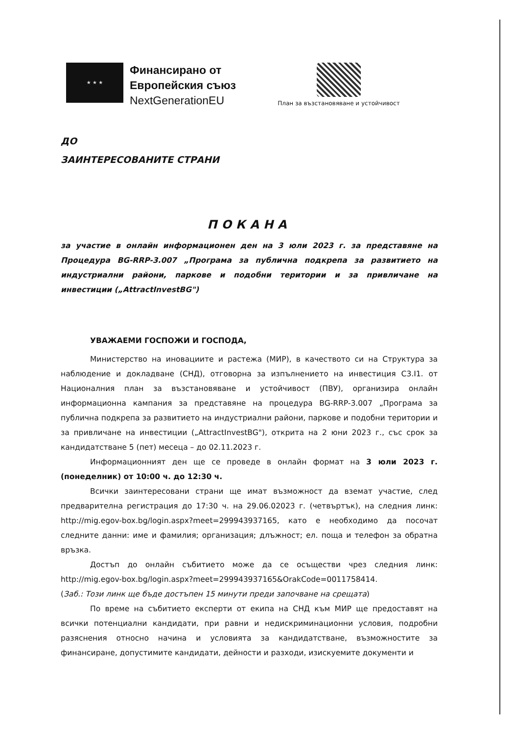★ ★ ★
Финансирано от
Европейския съюз
NextGenerationEU
План за възстановяване и устойчивост
ДО
ЗАИНТЕРЕСОВАНИТЕ СТРАНИ
ПОКАНА
за участие в онлайн информационен ден на 3 юли 2023 г. за представяне на Процедура BG-RRP-3.007 „Програма за публична подкрепа за развитието на индустриални райони, паркове и подобни територии и за привличане на инвестиции („AttractInvestBG")
УВАЖАЕМИ ГОСПОЖИ И ГОСПОДА,
Министерство на иновациите и растежа (МИР), в качеството си на Структура за наблюдение и докладване (СНД), отговорна за изпълнението на инвестиция С3.I1. от Националния план за възстановяване и устойчивост (ПВУ), организира онлайн информационна кампания за представяне на процедура BG-RRP-3.007 „Програма за публична подкрепа за развитието на индустриални райони, паркове и подобни територии и за привличане на инвестиции („AttractInvestBG"), открита на 2 юни 2023 г., със срок за кандидатстване 5 (пет) месеца – до 02.11.2023 г.
Информационният ден ще се проведе в онлайн формат на 3 юли 2023 г. (понеделник) от 10:00 ч. до 12:30 ч.
Всички заинтересовани страни ще имат възможност да вземат участие, след предварителна регистрация до 17:30 ч. на 29.06.02023 г. (четвъртък), на следния линк: http://mig.egov-box.bg/login.aspx?meet=299943937165, като е необходимо да посочат следните данни: име и фамилия; организация; длъжност; ел. поща и телефон за обратна връзка.
Достъп до онлайн събитието може да се осъществи чрез следния линк: http://mig.egov-box.bg/login.aspx?meet=299943937165&OrakCode=0011758414.
(Заб.: Този линк ще бъде достъпен 15 минути преди започване на срещата)
По време на събитието експерти от екипа на СНД към МИР ще предоставят на всички потенциални кандидати, при равни и недискриминационни условия, подробни разяснения относно начина и условията за кандидатстване, възможностите за финансиране, допустимите кандидати, дейности и разходи, изискуемите документи и